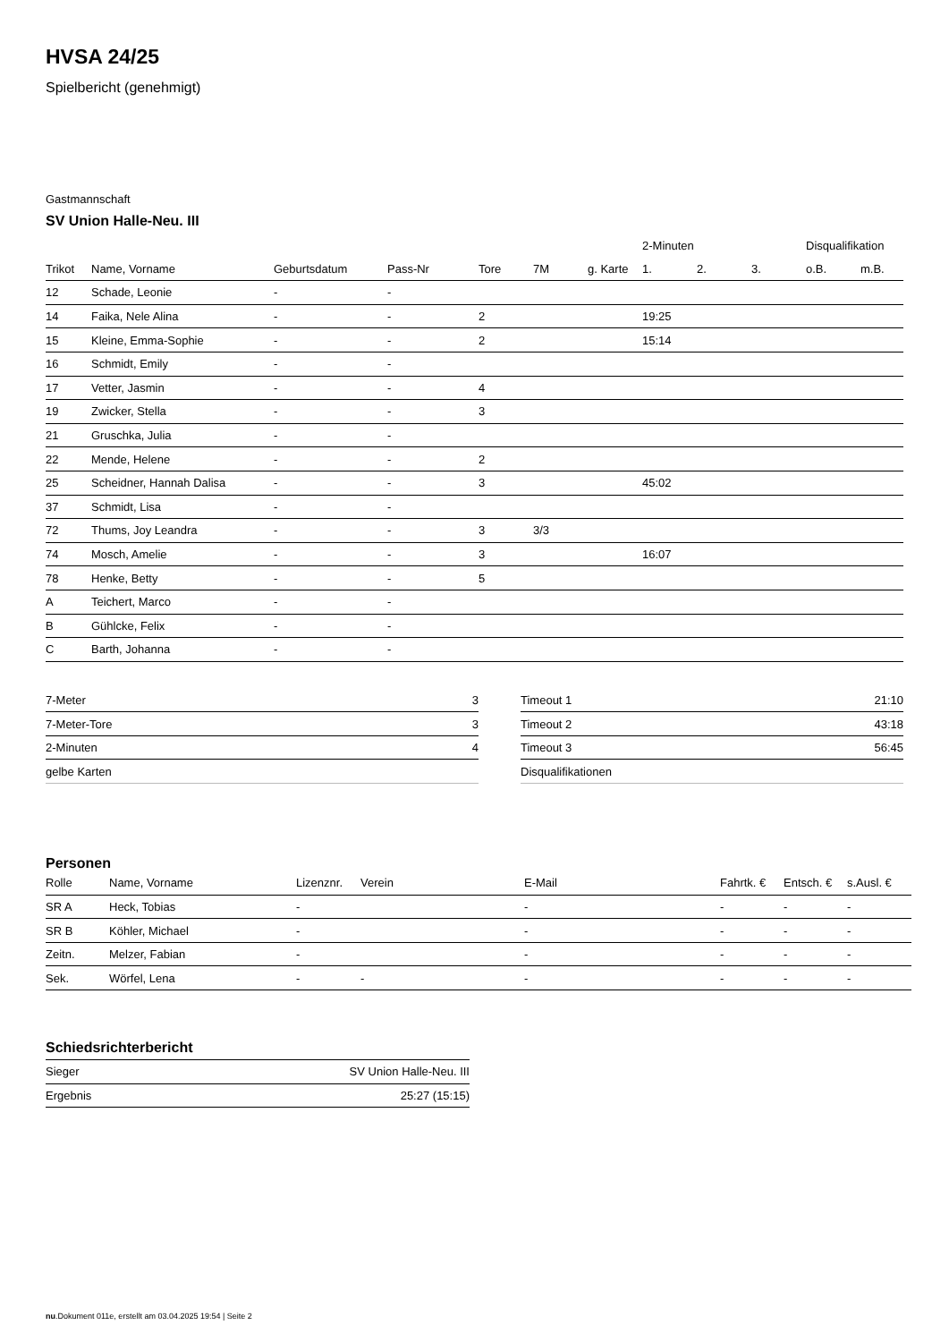HVSA 24/25
Spielbericht (genehmigt)
Gastmannschaft
SV Union Halle-Neu. III
| | | | | | | | 2-Minuten | | | Disqualifikation | |
| --- | --- | --- | --- | --- | --- | --- | --- | --- | --- | --- | --- |
| Trikot | Name, Vorname | Geburtsdatum | Pass-Nr | Tore | 7M | g. Karte | 1. | 2. | 3. | o.B. | m.B. |
| 12 | Schade, Leonie | - | - | | | | | | | | |
| 14 | Faika, Nele Alina | - | - | 2 | | | 19:25 | | | | |
| 15 | Kleine, Emma-Sophie | - | - | 2 | | | 15:14 | | | | |
| 16 | Schmidt, Emily | - | - | | | | | | | | |
| 17 | Vetter, Jasmin | - | - | 4 | | | | | | | |
| 19 | Zwicker, Stella | - | - | 3 | | | | | | | |
| 21 | Gruschka, Julia | - | - | | | | | | | | |
| 22 | Mende, Helene | - | - | 2 | | | | | | | |
| 25 | Scheidner, Hannah Dalisa | - | - | 3 | | | 45:02 | | | | |
| 37 | Schmidt, Lisa | - | - | | | | | | | | |
| 72 | Thums, Joy Leandra | - | - | 3 | 3/3 | | | | | | |
| 74 | Mosch, Amelie | - | - | 3 | | | 16:07 | | | | |
| 78 | Henke, Betty | - | - | 5 | | | | | | | |
| A | Teichert, Marco | - | - | | | | | | | | |
| B | Gühlcke, Felix | - | - | | | | | | | | |
| C | Barth, Johanna | - | - | | | | | | | | |
| 7-Meter | 3 |
| 7-Meter-Tore | 3 |
| 2-Minuten | 4 |
| gelbe Karten | |
| Timeout 1 | 21:10 |
| Timeout 2 | 43:18 |
| Timeout 3 | 56:45 |
| Disqualifikationen | |
Personen
| Rolle | Name, Vorname | Lizenznr. | Verein | E-Mail | Fahrtk. € | Entsch. € | s.Ausl. € |
| --- | --- | --- | --- | --- | --- | --- | --- |
| SR A | Heck, Tobias | - | | - | - | - | - |
| SR B | Köhler, Michael | - | | - | - | - | - |
| Zeitn. | Melzer, Fabian | - | | - | - | - | - |
| Sek. | Wörfel, Lena | - | - | - | - | - | - |
Schiedsrichterbericht
| Sieger | SV Union Halle-Neu. III |
| Ergebnis | 25:27 (15:15) |
nu.Dokument 011e, erstellt am 03.04.2025 19:54 | Seite 2